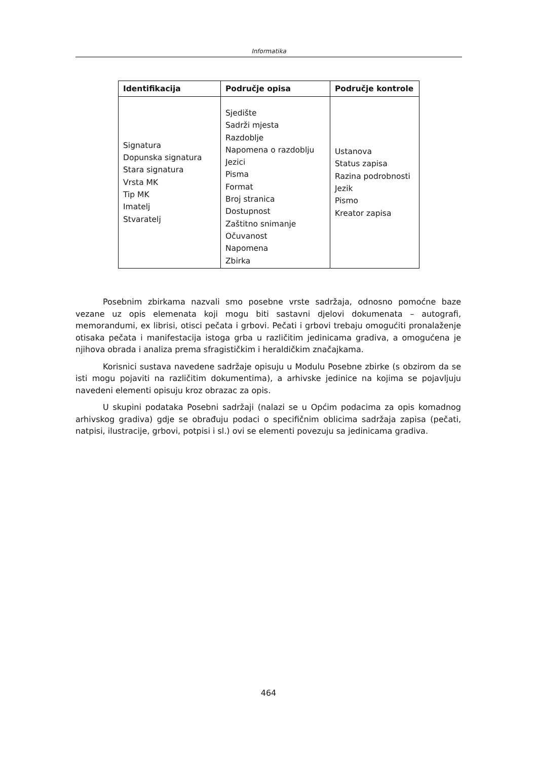Informatika
| Identifikacija | Područje opisa | Područje kontrole |
| --- | --- | --- |
| Signatura Dopunska signatura Stara signatura Vrsta MK Tip MK Imatelj Stvaratelj | Sjedište Sadrži mjesta Razdoblje Napomena o razdoblju Jezici Pisma Format Broj stranica Dostupnost Zaštitno snimanje Očuvanost Napomena Zbirka | Ustanova Status zapisa Razina podrobnosti Jezik Pismo Kreator zapisa |
Posebnim zbirkama nazvali smo posebne vrste sadržaja, odnosno pomoćne baze vezane uz opis elemenata koji mogu biti sastavni djelovi dokumenata – autografi, memorandumi, ex librisi, otisci pečata i grbovi. Pečati i grbovi trebaju omogućiti pronalaženje otisaka pečata i manifestacija istoga grba u različitim jedinicama gradiva, a omogućena je njihova obrada i analiza prema sfragističkim i heraldičkim značajkama.
Korisnici sustava navedene sadržaje opisuju u Modulu Posebne zbirke (s obzirom da se isti mogu pojaviti na različitim dokumentima), a arhivske jedinice na kojima se pojavljuju navedeni elementi opisuju kroz obrazac za opis.
U skupini podataka Posebni sadržaji (nalazi se u Općim podacima za opis komadnog arhivskog gradiva) gdje se obrađuju podaci o specifičnim oblicima sadržaja zapisa (pečati, natpisi, ilustracije, grbovi, potpisi i sl.) ovi se elementi povezuju sa jedinicama gradiva.
464